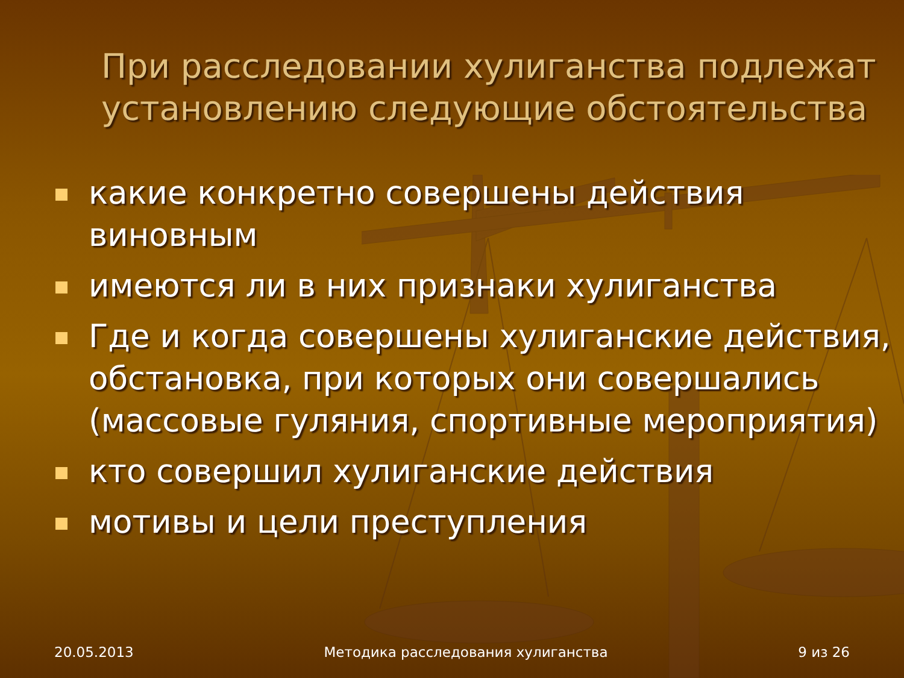При расследовании хулиганства подлежат установлению следующие обстоятельства
какие конкретно совершены действия виновным
имеются ли в них признаки хулиганства
Где и когда совершены хулиганские действия, обстановка, при которых они совершались (массовые гуляния, спортивные мероприятия)
кто совершил хулиганские действия
мотивы и цели преступления
20.05.2013 Методика расследования хулиганства 9 из 26